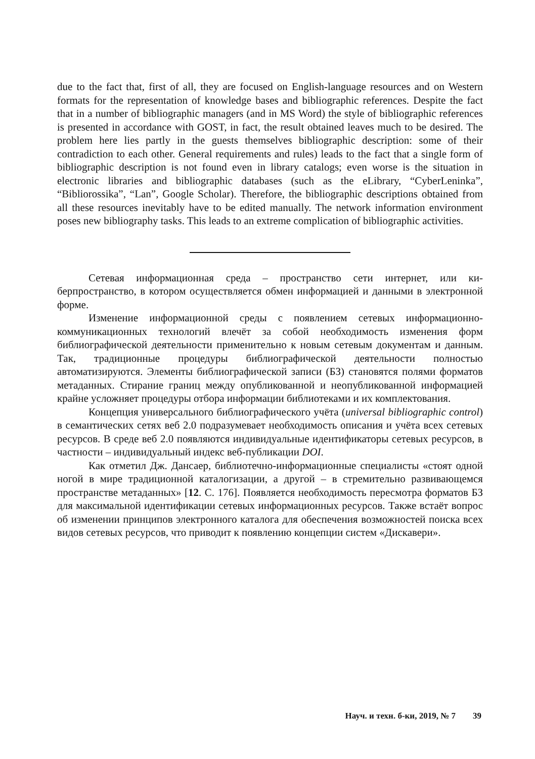due to the fact that, first of all, they are focused on English-language resources and on Western formats for the representation of knowledge bases and bibliographic references. Despite the fact that in a number of bibliographic managers (and in MS Word) the style of bibliographic references is presented in accordance with GOST, in fact, the result obtained leaves much to be desired. The problem here lies partly in the guests themselves bibliographic description: some of their contradiction to each other. General requirements and rules) leads to the fact that a single form of bibliographic description is not found even in library catalogs; even worse is the situation in electronic libraries and bibliographic databases (such as the eLibrary, “CyberLeninka”, “Bibliorossika”, “Lan”, Google Scholar). Therefore, the biblio­graphic descriptions obtained from all these resources inevitably have to be edited manually. The network information environment poses new bibliography tasks. This leads to an extreme complication of bibliographic activities.
Сетевая информационная среда – пространство сети интернет, или ки­берпространство, в котором осуществляется обмен информацией и данными в электронной форме.
Изменение информационной среды с появлением сетевых информаци­онно-коммуникационных технологий влечёт за собой необходимость изме­нения форм библиографической деятельности применительно к новым сете­вым документам и данным. Так, традиционные процедуры библиографиче­ской деятельности полностью автоматизируются. Элементы библиографиче­ской записи (БЗ) становятся полями форматов метаданных. Стирание границ между опубликованной и неопубликованной информацией крайне усложня­ет процедуры отбора информации библиотеками и их комплектования.
Концепция универсального библиографического учёта (universal biblio­graphic control) в семантических сетях веб 2.0 подразумевает необходимость описания и учёта всех сетевых ресурсов. В среде веб 2.0 появляются инди­видуальные идентификаторы сетевых ресурсов, в частности – индивидуаль­ный индекс веб-публикации DOI.
Как отметил Дж. Дансаер, библиотечно-информационные специалисты «стоят одной ногой в мире традиционной каталогизации, а другой – в стре­мительно развивающемся пространстве метаданных» [12. С. 176]. Появляет­ся необходимость пересмотра форматов БЗ для максимальной идентифика­ции сетевых информационных ресурсов. Также встаёт вопрос об изменении принципов электронного каталога для обеспечения возможностей поиска всех видов сетевых ресурсов, что приводит к появлению концепции систем «Дискавери».
Науч. и техн. б-ки, 2019, № 7 39